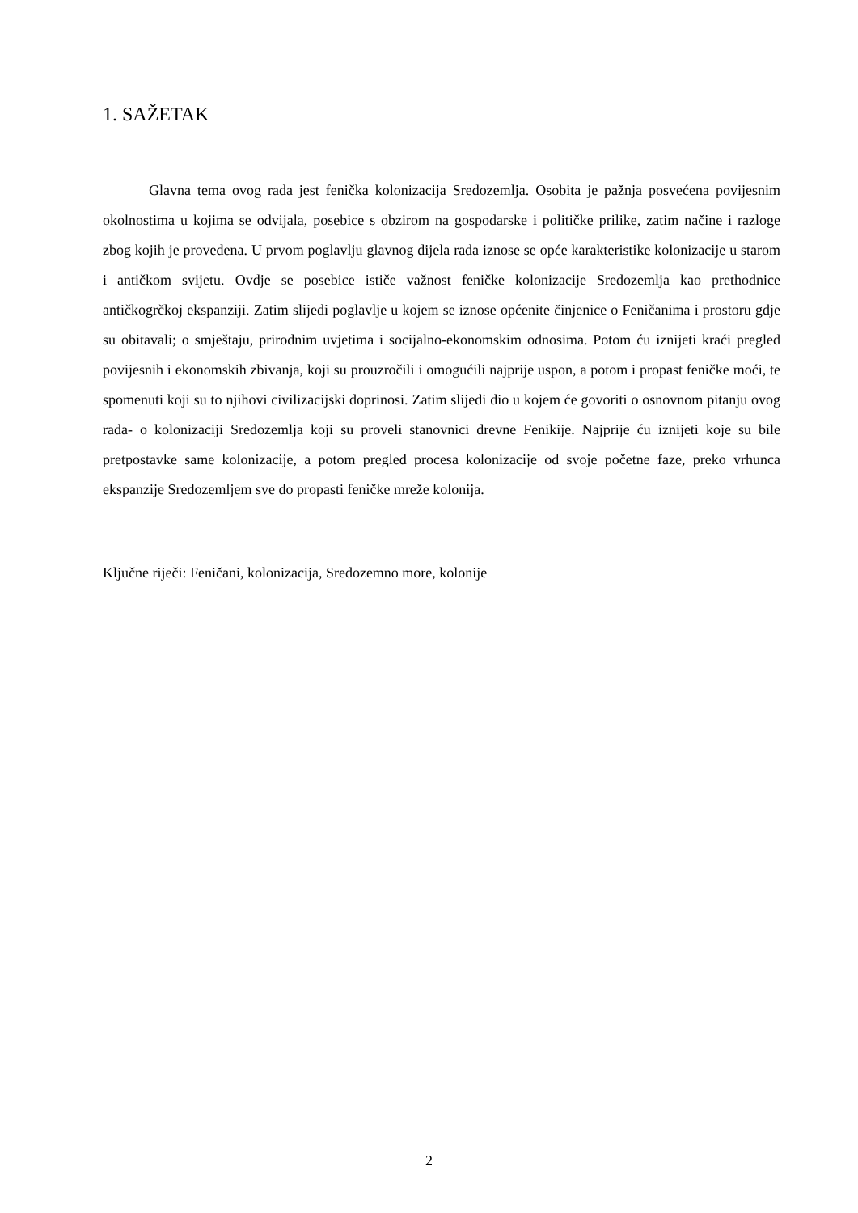1. SAŽETAK
Glavna tema ovog rada jest fenička kolonizacija Sredozemlja. Osobita je pažnja posvećena povijesnim okolnostima u kojima se odvijala, posebice s obzirom na gospodarske i političke prilike, zatim načine i razloge zbog kojih je provedena. U prvom poglavlju glavnog dijela rada iznose se opće karakteristike kolonizacije u starom i antičkom svijetu. Ovdje se posebice ističe važnost feničke kolonizacije Sredozemlja kao prethodnice antičkogrčkoj ekspanziji. Zatim slijedi poglavlje u kojem se iznose općenite činjenice o Feničanima i prostoru gdje su obitavali; o smještaju, prirodnim uvjetima i socijalno-ekonomskim odnosima. Potom ću iznijeti kraći pregled povijesnih i ekonomskih zbivanja, koji su prouzročili i omogućili najprije uspon, a potom i propast feničke moći, te spomenuti koji su to njihovi civilizacijski doprinosi. Zatim slijedi dio u kojem će govoriti o osnovnom pitanju ovog rada- o kolonizaciji Sredozemlja koji su proveli stanovnici drevne Fenikije. Najprije ću iznijeti koje su bile pretpostavke same kolonizacije, a potom pregled procesa kolonizacije od svoje početne faze, preko vrhunca ekspanzije Sredozemljem sve do propasti feničke mreže kolonija.
Ključne riječi: Feničani, kolonizacija, Sredozemno more, kolonije
2